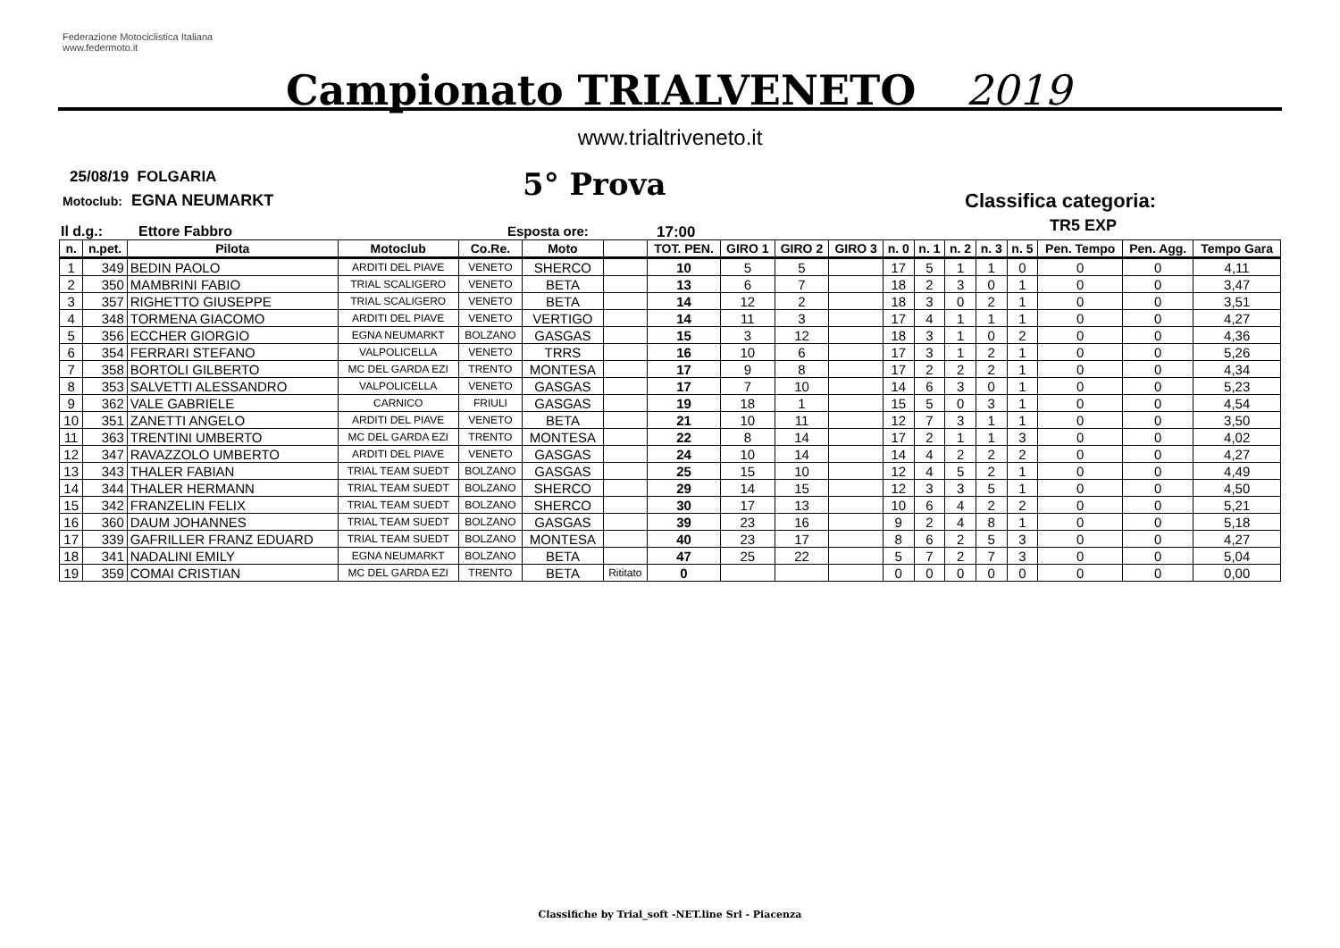Federazione Motociclistica Italiana
www.federmoto.it
Campionato TRIALVENETO 2019
www.trialtriveneto.it
25/08/19 FOLGARIA
Motoclub: EGNA NEUMARKT 5° Prova Classifica categoria:
TR5 EXP
Il d.g.: Ettore Fabbro Esposta ore: 17:00
| n. | n.pet. | Pilota | Motoclub | Co.Re. | Moto | | TOT. PEN. | GIRO 1 | GIRO 2 | GIRO 3 | n. 0 | n. 1 | n. 2 | n. 3 | n. 5 | Pen. Tempo | Pen. Agg. | Tempo Gara |
| --- | --- | --- | --- | --- | --- | --- | --- | --- | --- | --- | --- | --- | --- | --- | --- | --- | --- | --- |
| 1 | 349 | BEDIN PAOLO | ARDITI DEL PIAVE | VENETO | SHERCO | | 10 | 5 | 5 | | 17 | 5 | 1 | 1 | 0 | 0 | 0 | 4,11 |
| 2 | 350 | MAMBRINI FABIO | TRIAL SCALIGERO | VENETO | BETA | | 13 | 6 | 7 | | 18 | 2 | 3 | 0 | 1 | 0 | 0 | 3,47 |
| 3 | 357 | RIGHETTO GIUSEPPE | TRIAL SCALIGERO | VENETO | BETA | | 14 | 12 | 2 | | 18 | 3 | 0 | 2 | 1 | 0 | 0 | 3,51 |
| 4 | 348 | TORMENA GIACOMO | ARDITI DEL PIAVE | VENETO | VERTIGO | | 14 | 11 | 3 | | 17 | 4 | 1 | 1 | 1 | 0 | 0 | 4,27 |
| 5 | 356 | ECCHER GIORGIO | EGNA NEUMARKT | BOLZANO | GASGAS | | 15 | 3 | 12 | | 18 | 3 | 1 | 0 | 2 | 0 | 0 | 4,36 |
| 6 | 354 | FERRARI STEFANO | VALPOLICELLA | VENETO | TRRS | | 16 | 10 | 6 | | 17 | 3 | 1 | 2 | 1 | 0 | 0 | 5,26 |
| 7 | 358 | BORTOLI GILBERTO | MC DEL GARDA EZI | TRENTO | MONTESA | | 17 | 9 | 8 | | 17 | 2 | 2 | 2 | 1 | 0 | 0 | 4,34 |
| 8 | 353 | SALVETTI ALESSANDRO | VALPOLICELLA | VENETO | GASGAS | | 17 | 7 | 10 | | 14 | 6 | 3 | 0 | 1 | 0 | 0 | 5,23 |
| 9 | 362 | VALE GABRIELE | CARNICO | FRIULI | GASGAS | | 19 | 18 | 1 | | 15 | 5 | 0 | 3 | 1 | 0 | 0 | 4,54 |
| 10 | 351 | ZANETTI ANGELO | ARDITI DEL PIAVE | VENETO | BETA | | 21 | 10 | 11 | | 12 | 7 | 3 | 1 | 1 | 0 | 0 | 3,50 |
| 11 | 363 | TRENTINI UMBERTO | MC DEL GARDA EZI | TRENTO | MONTESA | | 22 | 8 | 14 | | 17 | 2 | 1 | 1 | 3 | 0 | 0 | 4,02 |
| 12 | 347 | RAVAZZOLO UMBERTO | ARDITI DEL PIAVE | VENETO | GASGAS | | 24 | 10 | 14 | | 14 | 4 | 2 | 2 | 2 | 0 | 0 | 4,27 |
| 13 | 343 | THALER FABIAN | TRIAL TEAM SUEDT | BOLZANO | GASGAS | | 25 | 15 | 10 | | 12 | 4 | 5 | 2 | 1 | 0 | 0 | 4,49 |
| 14 | 344 | THALER HERMANN | TRIAL TEAM SUEDT | BOLZANO | SHERCO | | 29 | 14 | 15 | | 12 | 3 | 3 | 5 | 1 | 0 | 0 | 4,50 |
| 15 | 342 | FRANZELIN FELIX | TRIAL TEAM SUEDT | BOLZANO | SHERCO | | 30 | 17 | 13 | | 10 | 6 | 4 | 2 | 2 | 0 | 0 | 5,21 |
| 16 | 360 | DAUM JOHANNES | TRIAL TEAM SUEDT | BOLZANO | GASGAS | | 39 | 23 | 16 | | 9 | 2 | 4 | 8 | 1 | 0 | 0 | 5,18 |
| 17 | 339 | GAFRILLER FRANZ EDUARD | TRIAL TEAM SUEDT | BOLZANO | MONTESA | | 40 | 23 | 17 | | 8 | 6 | 2 | 5 | 3 | 0 | 0 | 4,27 |
| 18 | 341 | NADALINI EMILY | EGNA NEUMARKT | BOLZANO | BETA | | 47 | 25 | 22 | | 5 | 7 | 2 | 7 | 3 | 0 | 0 | 5,04 |
| 19 | 359 | COMAI CRISTIAN | MC DEL GARDA EZI | TRENTO | BETA | Rititato | 0 | | | | 0 | 0 | 0 | 0 | 0 | 0 | 0 | 0,00 |
Classifiche by Trial_soft -NET.line Srl - Piacenza